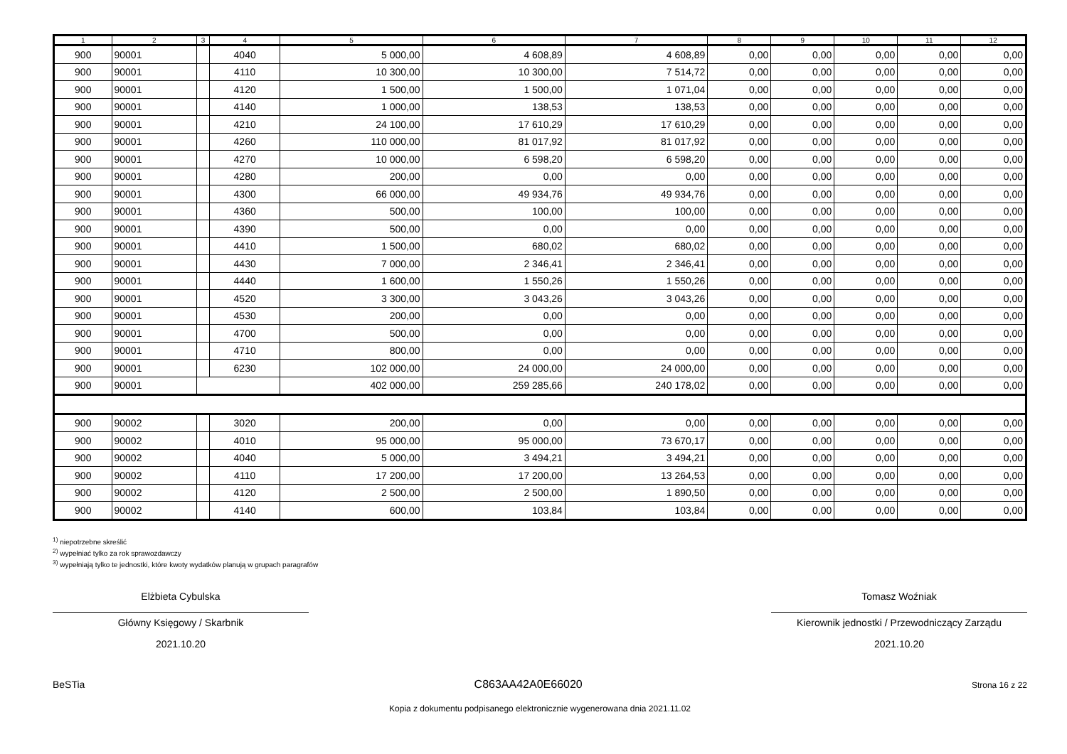| 1 | 2 | 3 | 4 | 5 | 6 | 7 | 8 | 9 | 10 | 11 | 12 |
| --- | --- | --- | --- | --- | --- | --- | --- | --- | --- | --- | --- |
| 900 | 90001 | | 4040 | 5 000,00 | 4 608,89 | 4 608,89 | 0,00 | 0,00 | 0,00 | 0,00 | 0,00 |
| 900 | 90001 | | 4110 | 10 300,00 | 10 300,00 | 7 514,72 | 0,00 | 0,00 | 0,00 | 0,00 | 0,00 |
| 900 | 90001 | | 4120 | 1 500,00 | 1 500,00 | 1 071,04 | 0,00 | 0,00 | 0,00 | 0,00 | 0,00 |
| 900 | 90001 | | 4140 | 1 000,00 | 138,53 | 138,53 | 0,00 | 0,00 | 0,00 | 0,00 | 0,00 |
| 900 | 90001 | | 4210 | 24 100,00 | 17 610,29 | 17 610,29 | 0,00 | 0,00 | 0,00 | 0,00 | 0,00 |
| 900 | 90001 | | 4260 | 110 000,00 | 81 017,92 | 81 017,92 | 0,00 | 0,00 | 0,00 | 0,00 | 0,00 |
| 900 | 90001 | | 4270 | 10 000,00 | 6 598,20 | 6 598,20 | 0,00 | 0,00 | 0,00 | 0,00 | 0,00 |
| 900 | 90001 | | 4280 | 200,00 | 0,00 | 0,00 | 0,00 | 0,00 | 0,00 | 0,00 | 0,00 |
| 900 | 90001 | | 4300 | 66 000,00 | 49 934,76 | 49 934,76 | 0,00 | 0,00 | 0,00 | 0,00 | 0,00 |
| 900 | 90001 | | 4360 | 500,00 | 100,00 | 100,00 | 0,00 | 0,00 | 0,00 | 0,00 | 0,00 |
| 900 | 90001 | | 4390 | 500,00 | 0,00 | 0,00 | 0,00 | 0,00 | 0,00 | 0,00 | 0,00 |
| 900 | 90001 | | 4410 | 1 500,00 | 680,02 | 680,02 | 0,00 | 0,00 | 0,00 | 0,00 | 0,00 |
| 900 | 90001 | | 4430 | 7 000,00 | 2 346,41 | 2 346,41 | 0,00 | 0,00 | 0,00 | 0,00 | 0,00 |
| 900 | 90001 | | 4440 | 1 600,00 | 1 550,26 | 1 550,26 | 0,00 | 0,00 | 0,00 | 0,00 | 0,00 |
| 900 | 90001 | | 4520 | 3 300,00 | 3 043,26 | 3 043,26 | 0,00 | 0,00 | 0,00 | 0,00 | 0,00 |
| 900 | 90001 | | 4530 | 200,00 | 0,00 | 0,00 | 0,00 | 0,00 | 0,00 | 0,00 | 0,00 |
| 900 | 90001 | | 4700 | 500,00 | 0,00 | 0,00 | 0,00 | 0,00 | 0,00 | 0,00 | 0,00 |
| 900 | 90001 | | 4710 | 800,00 | 0,00 | 0,00 | 0,00 | 0,00 | 0,00 | 0,00 | 0,00 |
| 900 | 90001 | | 6230 | 102 000,00 | 24 000,00 | 24 000,00 | 0,00 | 0,00 | 0,00 | 0,00 | 0,00 |
| 900 | 90001 | | | 402 000,00 | 259 285,66 | 240 178,02 | 0,00 | 0,00 | 0,00 | 0,00 | 0,00 |
| 900 | 90002 | | 3020 | 200,00 | 0,00 | 0,00 | 0,00 | 0,00 | 0,00 | 0,00 | 0,00 |
| 900 | 90002 | | 4010 | 95 000,00 | 95 000,00 | 73 670,17 | 0,00 | 0,00 | 0,00 | 0,00 | 0,00 |
| 900 | 90002 | | 4040 | 5 000,00 | 3 494,21 | 3 494,21 | 0,00 | 0,00 | 0,00 | 0,00 | 0,00 |
| 900 | 90002 | | 4110 | 17 200,00 | 17 200,00 | 13 264,53 | 0,00 | 0,00 | 0,00 | 0,00 | 0,00 |
| 900 | 90002 | | 4120 | 2 500,00 | 2 500,00 | 1 890,50 | 0,00 | 0,00 | 0,00 | 0,00 | 0,00 |
| 900 | 90002 | | 4140 | 600,00 | 103,84 | 103,84 | 0,00 | 0,00 | 0,00 | 0,00 | 0,00 |
<sup>1)</sup> niepotrzebne skreślić
<sup>2)</sup> wypełniać tylko za rok sprawozdawczy
<sup>3)</sup> wypełniają tylko te jednostki, które kwoty wydatków planują w grupach paragrafów
Elżbieta Cybulska
Główny Księgowy / Skarbnik
2021.10.20
Tomasz Woźniak
Kierownik jednostki / Przewodniczący Zarządu
2021.10.20
BeSTia C863AA42A0E66020 Strona 16 z 22
Kopia z dokumentu podpisanego elektronicznie wygenerowana dnia 2021.11.02